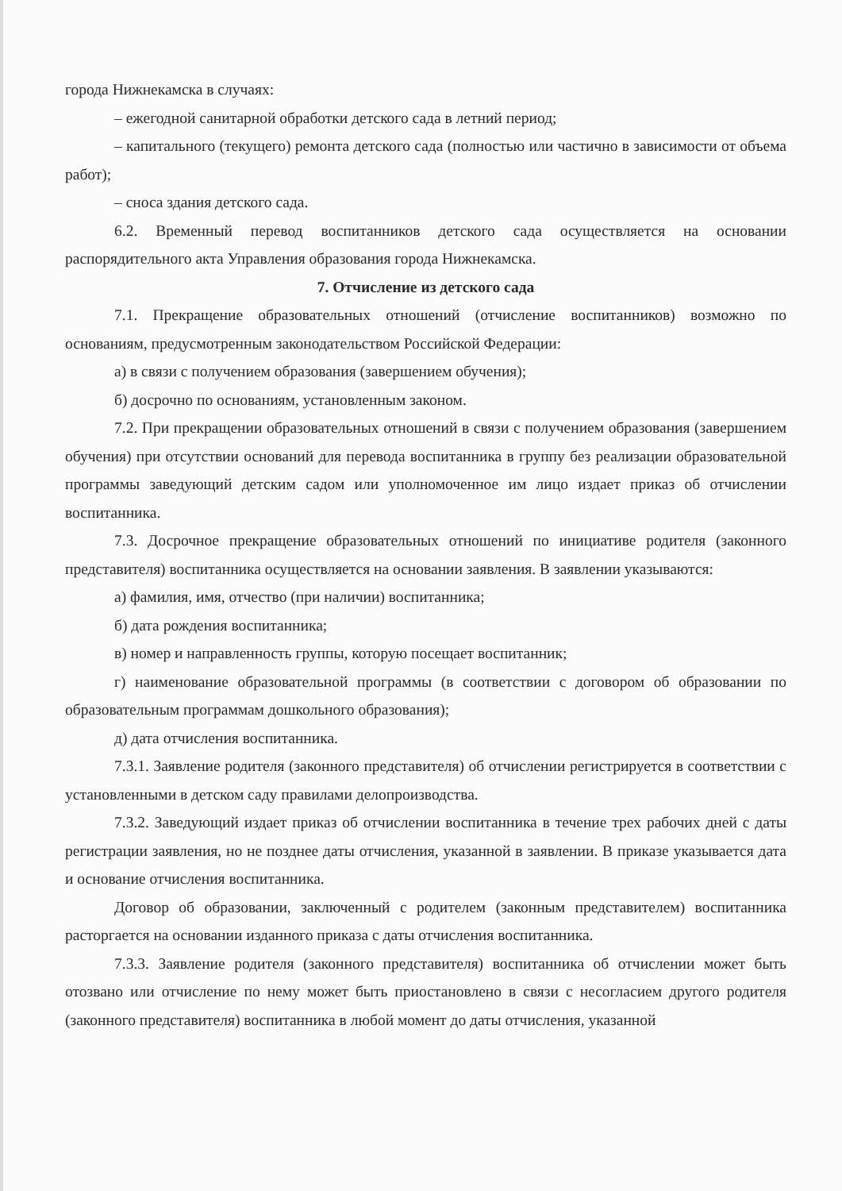города Нижнекамска в случаях:
– ежегодной санитарной обработки детского сада в летний период;
– капитального (текущего) ремонта детского сада (полностью или частично в зависимости от объема работ);
– сноса здания детского сада.
6.2. Временный перевод воспитанников детского сада осуществляется на основании распорядительного акта Управления образования города Нижнекамска.
7. Отчисление из детского сада
7.1. Прекращение образовательных отношений (отчисление воспитанников) возможно по основаниям, предусмотренным законодательством Российской Федерации:
а) в связи с получением образования (завершением обучения);
б) досрочно по основаниям, установленным законом.
7.2. При прекращении образовательных отношений в связи с получением образования (завершением обучения) при отсутствии оснований для перевода воспитанника в группу без реализации образовательной программы заведующий детским садом или уполномоченное им лицо издает приказ об отчислении воспитанника.
7.3. Досрочное прекращение образовательных отношений по инициативе родителя (законного представителя) воспитанника осуществляется на основании заявления. В заявлении указываются:
а) фамилия, имя, отчество (при наличии) воспитанника;
б) дата рождения воспитанника;
в) номер и направленность группы, которую посещает воспитанник;
г) наименование образовательной программы (в соответствии с договором об образовании по образовательным программам дошкольного образования);
д) дата отчисления воспитанника.
7.3.1. Заявление родителя (законного представителя) об отчислении регистрируется в соответствии с установленными в детском саду правилами делопроизводства.
7.3.2. Заведующий издает приказ об отчислении воспитанника в течение трех рабочих дней с даты регистрации заявления, но не позднее даты отчисления, указанной в заявлении. В приказе указывается дата и основание отчисления воспитанника.
Договор об образовании, заключенный с родителем (законным представителем) воспитанника расторгается на основании изданного приказа с даты отчисления воспитанника.
7.3.3. Заявление родителя (законного представителя) воспитанника об отчислении может быть отозвано или отчисление по нему может быть приостановлено в связи с несогласием другого родителя (законного представителя) воспитанника в любой момент до даты отчисления, указанной